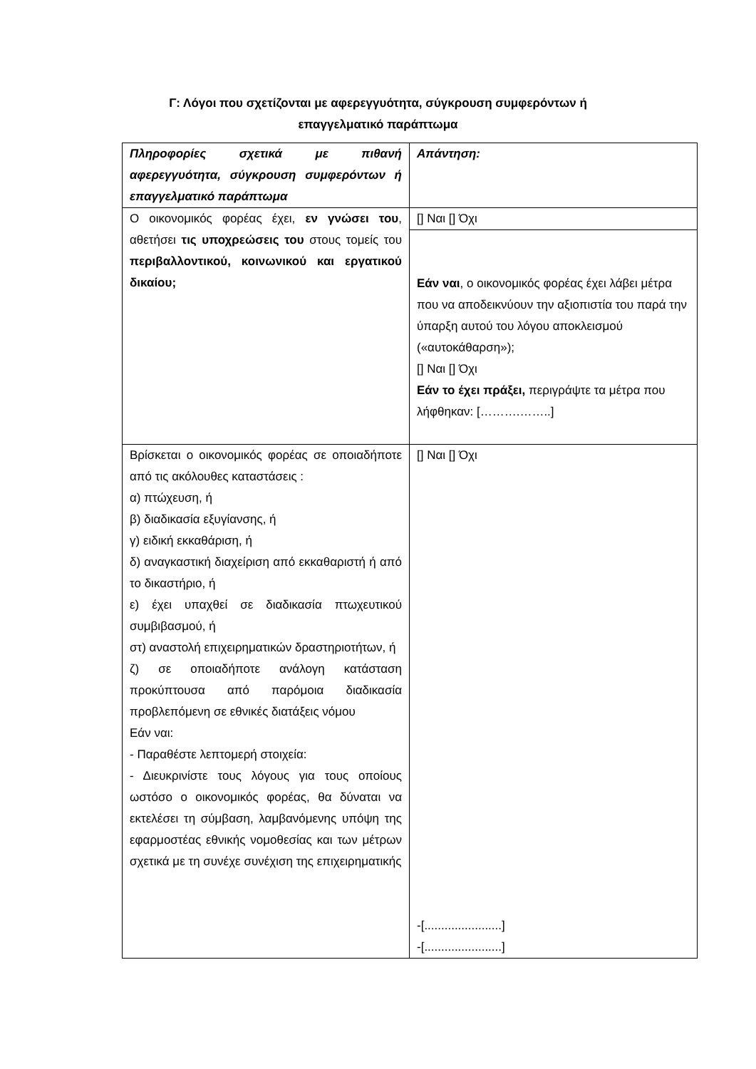Γ: Λόγοι που σχετίζονται με αφερεγγυότητα, σύγκρουση συμφερόντων ή
επαγγελματικό παράπτωμα
| Πληροφορίες σχετικά με πιθανή αφερεγγυότητα, σύγκρουση συμφερόντων ή επαγγελματικό παράπτωμα | Απάντηση: |
| Ο οικονομικός φορέας έχει, εν γνώσει του , αθετήσει τις υποχρεώσεις του στους τομείς του περιβαλλοντικού, κοινωνικού και εργατικού δικαίου; | [] Ναι [] Όχι |
| | Εάν ναι , ο οικονομικός φορέας έχει λάβει μέτρα που να αποδεικνύουν την αξιοπιστία του παρά την ύπαρξη αυτού του λόγου αποκλεισμού («αυτοκάθαρση»); [] Ναι [] Όχι Εάν το έχει πράξει, περιγράψτε τα μέτρα που λήφθηκαν: [……….……..] |
| Βρίσκεται ο οικονομικός φορέας σε οποιαδήποτε από τις ακόλουθες καταστάσεις : α) πτώχευση, ή β) διαδικασία εξυγίανσης, ή γ) ειδική εκκαθάριση, ή δ) αναγκαστική διαχείριση από εκκαθαριστή ή από το δικαστήριο, ή ε) έχει υπαχθεί σε διαδικασία πτωχευτικού συμβιβασμού, ή στ) αναστολή επιχειρηματικών δραστηριοτήτων, ή ζ) σε οποιαδήποτε ανάλογη κατάσταση προκύπτουσα από παρόμοια διαδικασία προβλεπόμενη σε εθνικές διατάξεις νόμου Εάν ναι: - Παραθέστε λεπτομερή στοιχεία: - Διευκρινίστε τους λόγους για τους οποίους ωστόσο ο οικονομικός φορέας, θα δύναται να εκτελέσει τη σύμβαση, λαμβανόμενης υπόψη της εφαρμοστέας εθνικής νομοθεσίας και των μέτρων σχετικά με τη συνέχε συνέχιση της επιχειρηματικής | [] Ναι [] Όχι -[.......................] -[.......................] |